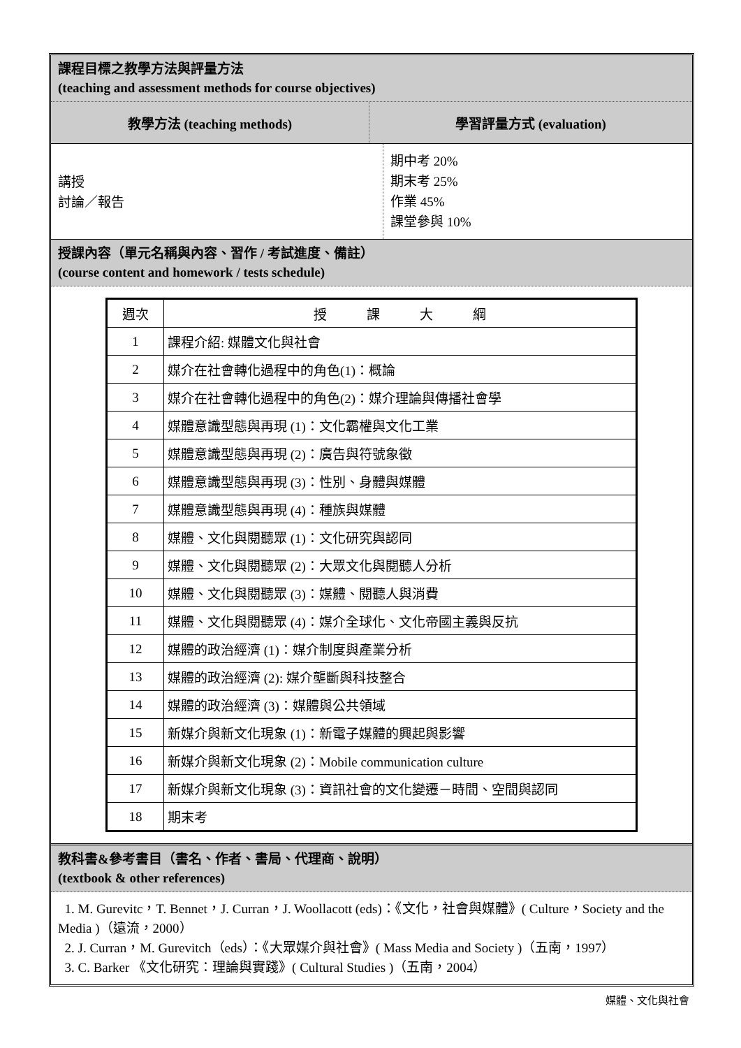課程目標之教學方法與評量方法
(teaching and assessment methods for course objectives)
教學方法 (teaching methods) 學習評量方式 (evaluation)
講授
討論／報告
期中考 20%
期末考 25%
作業 45%
課堂參與 10%
授課內容（單元名稱與內容、習作 / 考試進度、備註）
(course content and homework / tests schedule)
| 週次 | 授 課 大 綱 |
| 1 | 課程介紹: 媒體文化與社會 |
| 2 | 媒介在社會轉化過程中的角色(1)：概論 |
| 3 | 媒介在社會轉化過程中的角色(2)：媒介理論與傳播社會學 |
| 4 | 媒體意識型態與再現 (1)：文化霸權與文化工業 |
| 5 | 媒體意識型態與再現 (2)：廣告與符號象徵 |
| 6 | 媒體意識型態與再現 (3)：性別、身體與媒體 |
| 7 | 媒體意識型態與再現 (4)：種族與媒體 |
| 8 | 媒體、文化與閱聽眾 (1)：文化研究與認同 |
| 9 | 媒體、文化與閱聽眾 (2)：大眾文化與閱聽人分析 |
| 10 | 媒體、文化與閱聽眾 (3)：媒體、閱聽人與消費 |
| 11 | 媒體、文化與閱聽眾 (4)：媒介全球化、文化帝國主義與反抗 |
| 12 | 媒體的政治經濟 (1)：媒介制度與產業分析 |
| 13 | 媒體的政治經濟 (2): 媒介壟斷與科技整合 |
| 14 | 媒體的政治經濟 (3)：媒體與公共領域 |
| 15 | 新媒介與新文化現象 (1)：新電子媒體的興起與影響 |
| 16 | 新媒介與新文化現象 (2)：Mobile communication culture |
| 17 | 新媒介與新文化現象 (3)：資訊社會的文化變遷－時間、空間與認同 |
| 18 | 期末考 |
教科書&參考書目（書名、作者、書局、代理商、說明）
(textbook & other references)
1. M. Gurevitc，T. Bennet，J. Curran，J. Woollacott (eds)：《文化，社會與媒體》( Culture，Society and the Media )（遠流，2000）
2. J. Curran，M. Gurevitch（eds）：《大眾媒介與社會》( Mass Media and Society )（五南，1997）
3. C. Barker 《文化研究：理論與實踐》( Cultural Studies )（五南，2004）
媒體、文化與社會